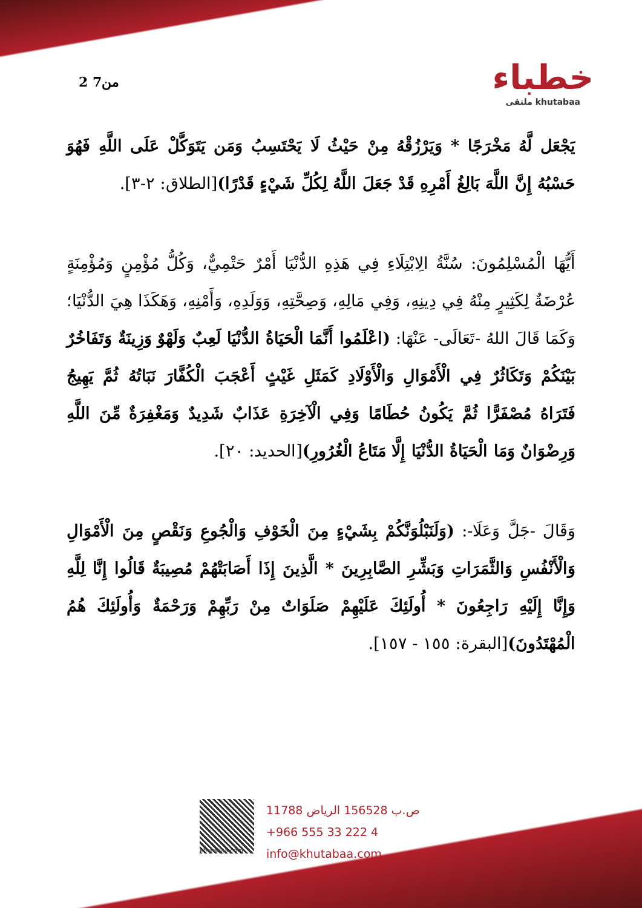2 من7
خطباء
ملتقى khutabaa
يَجْعَل لَّهُ مَخْرَجًا * وَيَرْزُقْهُ مِنْ حَيْثُ لَا يَحْتَسِبُ وَمَن يَتَوَكَّلْ عَلَى اللَّهِ فَهُوَ حَسْبُهُ إِنَّ اللَّهَ بَالِغُ أَمْرِهِ قَدْ جَعَلَ اللَّهُ لِكُلِّ شَيْءٍ قَدْرًا)[الطلاق: ٢-٣].
أَيُّهَا الْمُسْلِمُونَ: سُنَّةُ الِابْتِلَاءِ فِي هَذِهِ الدُّنْيَا أَمْرٌ حَتْمِيٌّ، وَكُلُّ مُؤْمِنٍ وَمُؤْمِنَةٍ عُرْضَةٌ لِكَثِيرٍ مِنْهُ فِي دِينِهِ، وَفِي مَالِهِ، وَصِحَّتِهِ، وَوَلَدِهِ، وَأَمْنِهِ، وَهَكَذَا هِيَ الدُّنْيَا؛ وَكَمَا قَالَ اللهُ -تَعَالَى- عَنْهَا: (اعْلَمُوا أَنَّمَا الْحَيَاةُ الدُّنْيَا لَعِبٌ وَلَهْوٌ وَزِينَةٌ وَتَفَاخُرٌ بَيْنَكُمْ وَتَكَاثُرٌ فِي الْأَمْوَالِ وَالْأَوْلَادِ كَمَثَلِ غَيْثٍ أَعْجَبَ الْكُفَّارَ نَبَاتُهُ ثُمَّ يَهِيجُ فَتَرَاهُ مُصْفَرًّا ثُمَّ يَكُونُ حُطَامًا وَفِي الْآخِرَةِ عَذَابٌ شَدِيدٌ وَمَغْفِرَةٌ مِّنَ اللَّهِ وَرِضْوَانٌ وَمَا الْحَيَاةُ الدُّنْيَا إِلَّا مَتَاعُ الْغُرُورِ)[الحديد: ٢٠].
وَقَالَ -جَلَّ وَعَلَا-: (وَلَنَبْلُوَنَّكُمْ بِشَيْءٍ مِنَ الْخَوْفِ وَالْجُوعِ وَنَقْصٍ مِنَ الْأَمْوَالِ وَالْأَنْفُسِ وَالثَّمَرَاتِ وَبَشِّرِ الصَّابِرِينَ * الَّذِينَ إِذَا أَصَابَتْهُمْ مُصِيبَةٌ قَالُوا إِنَّا لِلَّهِ وَإِنَّا إِلَيْهِ رَاجِعُونَ * أُولَئِكَ عَلَيْهِمْ صَلَوَاتٌ مِنْ رَبِّهِمْ وَرَحْمَةٌ وَأُولَئِكَ هُمُ الْمُهْتَدُونَ)[البقرة: ١٥٥ - ١٥٧].
khutabaa.com
ص.ب 156528 الرياض 11788
+966 555 33 222 4
info@khutabaa.com